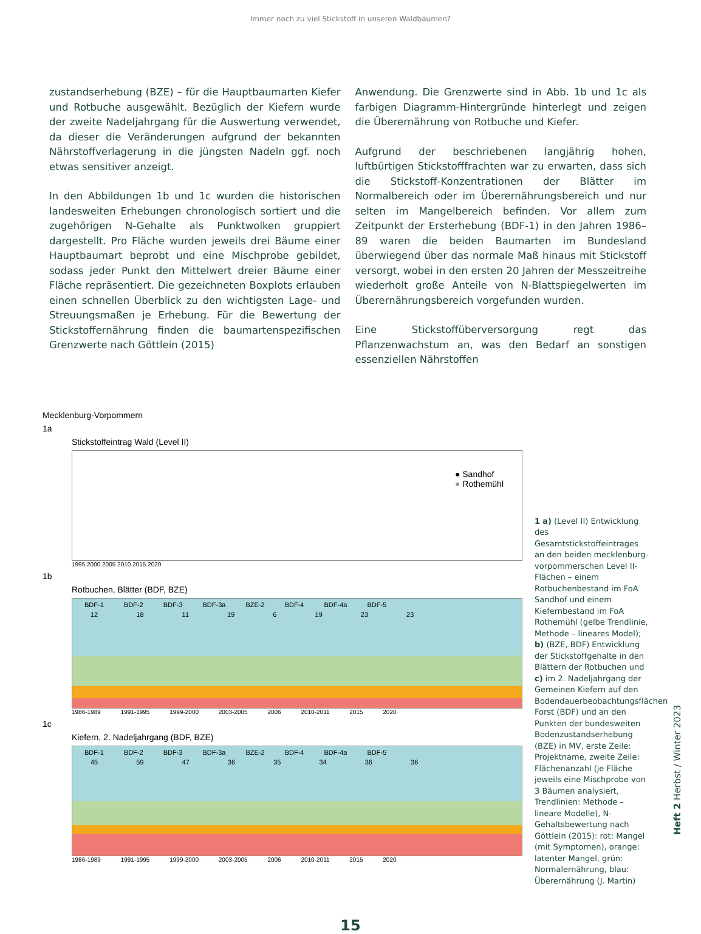Immer noch zu viel Stickstoff in unseren Waldbäumen?
zustandserhebung (BZE) – für die Hauptbaumarten Kiefer und Rotbuche ausgewählt. Bezüglich der Kiefern wurde der zweite Nadeljahrgang für die Auswertung verwendet, da dieser die Veränderungen aufgrund der bekannten Nährstoffverlagerung in die jüngsten Nadeln ggf. noch etwas sensitiver anzeigt.
In den Abbildungen 1b und 1c wurden die historischen landesweiten Erhebungen chronologisch sortiert und die zugehörigen N-Gehalte als Punktwolken gruppiert dargestellt. Pro Fläche wurden jeweils drei Bäume einer Hauptbaumart beprobt und eine Mischprobe gebildet, sodass jeder Punkt den Mittelwert dreier Bäume einer Fläche repräsentiert. Die gezeichneten Boxplots erlauben einen schnellen Überblick zu den wichtigsten Lage- und Streuungsmaßen je Erhebung. Für die Bewertung der Stickstoffernährung finden die baumartenspezifischen Grenzwerte nach Göttlein (2015)
Anwendung. Die Grenzwerte sind in Abb. 1b und 1c als farbigen Diagramm-Hintergründe hinterlegt und zeigen die Überernährung von Rotbuche und Kiefer.
Aufgrund der beschriebenen langjährig hohen, luftbürtigen Stickstofffrachten war zu erwarten, dass sich die Stickstoff-Konzentrationen der Blätter im Normalbereich oder im Überernährungsbereich und nur selten im Mangelbereich befinden. Vor allem zum Zeitpunkt der Ersterhebung (BDF-1) in den Jahren 1986–89 waren die beiden Baumarten im Bundesland überwiegend über das normale Maß hinaus mit Stickstoff versorgt, wobei in den ersten 20 Jahren der Messzeitreihe wiederholt große Anteile von N-Blattspiegelwerten im Überernährungsbereich vorgefunden wurden.
Eine Stickstoffüberversorgung regt das Pflanzenwachstum an, was den Bedarf an sonstigen essenziellen Nährstoffen
Mecklenburg-Vorpommern
1a
Stickstoffeintrag Wald (Level II)
● Sandhof
● Rothemühl
1995 2000 2005 2010 2015 2020
1b
Rotbuchen, Blätter (BDF, BZE)
BDF-1 BDF-2 BDF-3 BDF-3a BZE-2 BDF-4 BDF-4a BDF-5
12 18 11 19 6 19 23 23
1986-1989 1991-1995 1999-2000 2003-2005 2006 2010-2011 2015 2020
1c
Kiefern, 2. Nadeljahrgang (BDF, BZE)
BDF-1 BDF-2 BDF-3 BDF-3a BZE-2 BDF-4 BDF-4a BDF-5
45 59 47 36 35 34 36 36
1986-1989 1991-1995 1999-2000 2003-2005 2006 2010-2011 2015 2020
1 a) (Level II) Entwicklung des Gesamtstickstoffeintrages an den beiden mecklenburg-vorpommerschen Level II-Flächen – einem Rotbuchenbestand im FoA Sandhof und einem Kiefernbestand im FoA Rothemühl (gelbe Trendlinie, Methode – lineares Model); b) (BZE, BDF) Entwicklung der Stickstoffgehalte in den Blättern der Rotbuchen und c) im 2. Nadeljahrgang der Gemeinen Kiefern auf den Bodendauerbeobachtungsflächen Forst (BDF) und an den Punkten der bundesweiten Bodenzustandserhebung (BZE) in MV, erste Zeile: Projektname, zweite Zeile: Flächenanzahl (je Fläche jeweils eine Mischprobe von 3 Bäumen analysiert, Trendlinien: Methode – lineare Modelle), N-Gehaltsbewertung nach Göttlein (2015): rot: Mangel (mit Symptomen), orange: latenter Mangel, grün: Normalernährung, blau: Überernährung (J. Martin)
15
Heft 2 Herbst / Winter 2023